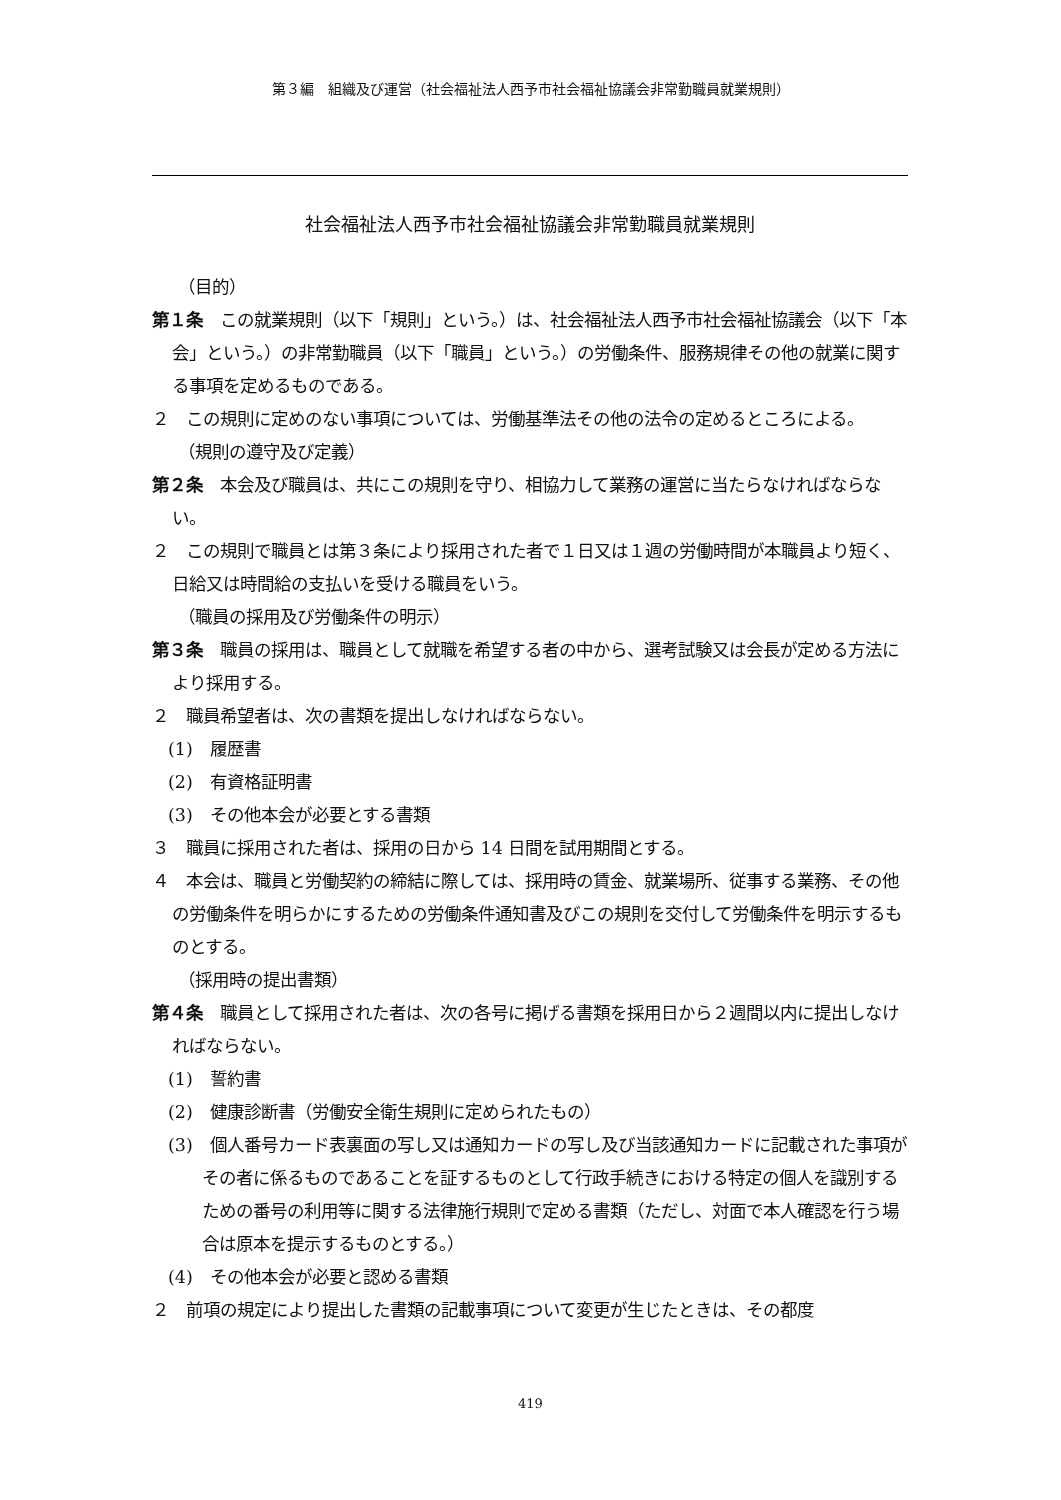第３編　組織及び運営（社会福祉法人西予市社会福祉協議会非常勤職員就業規則）
社会福祉法人西予市社会福祉協議会非常勤職員就業規則
（目的）
第１条　この就業規則（以下「規則」という。）は、社会福祉法人西予市社会福祉協議会（以下「本会」という。）の非常勤職員（以下「職員」という。）の労働条件、服務規律その他の就業に関する事項を定めるものである。
２　この規則に定めのない事項については、労働基準法その他の法令の定めるところによる。
（規則の遵守及び定義）
第２条　本会及び職員は、共にこの規則を守り、相協力して業務の運営に当たらなければならない。
２　この規則で職員とは第３条により採用された者で１日又は１週の労働時間が本職員より短く、日給又は時間給の支払いを受ける職員をいう。
（職員の採用及び労働条件の明示）
第３条　職員の採用は、職員として就職を希望する者の中から、選考試験又は会長が定める方法により採用する。
２　職員希望者は、次の書類を提出しなければならない。
(1)　履歴書
(2)　有資格証明書
(3)　その他本会が必要とする書類
３　職員に採用された者は、採用の日から 14 日間を試用期間とする。
４　本会は、職員と労働契約の締結に際しては、採用時の賃金、就業場所、従事する業務、その他の労働条件を明らかにするための労働条件通知書及びこの規則を交付して労働条件を明示するものとする。
（採用時の提出書類）
第４条　職員として採用された者は、次の各号に掲げる書類を採用日から２週間以内に提出しなければならない。
(1)　誓約書
(2)　健康診断書（労働安全衛生規則に定められたもの）
(3)　個人番号カード表裏面の写し又は通知カードの写し及び当該通知カードに記載された事項がその者に係るものであることを証するものとして行政手続きにおける特定の個人を識別するための番号の利用等に関する法律施行規則で定める書類（ただし、対面で本人確認を行う場合は原本を提示するものとする。）
(4)　その他本会が必要と認める書類
２　前項の規定により提出した書類の記載事項について変更が生じたときは、その都度
419